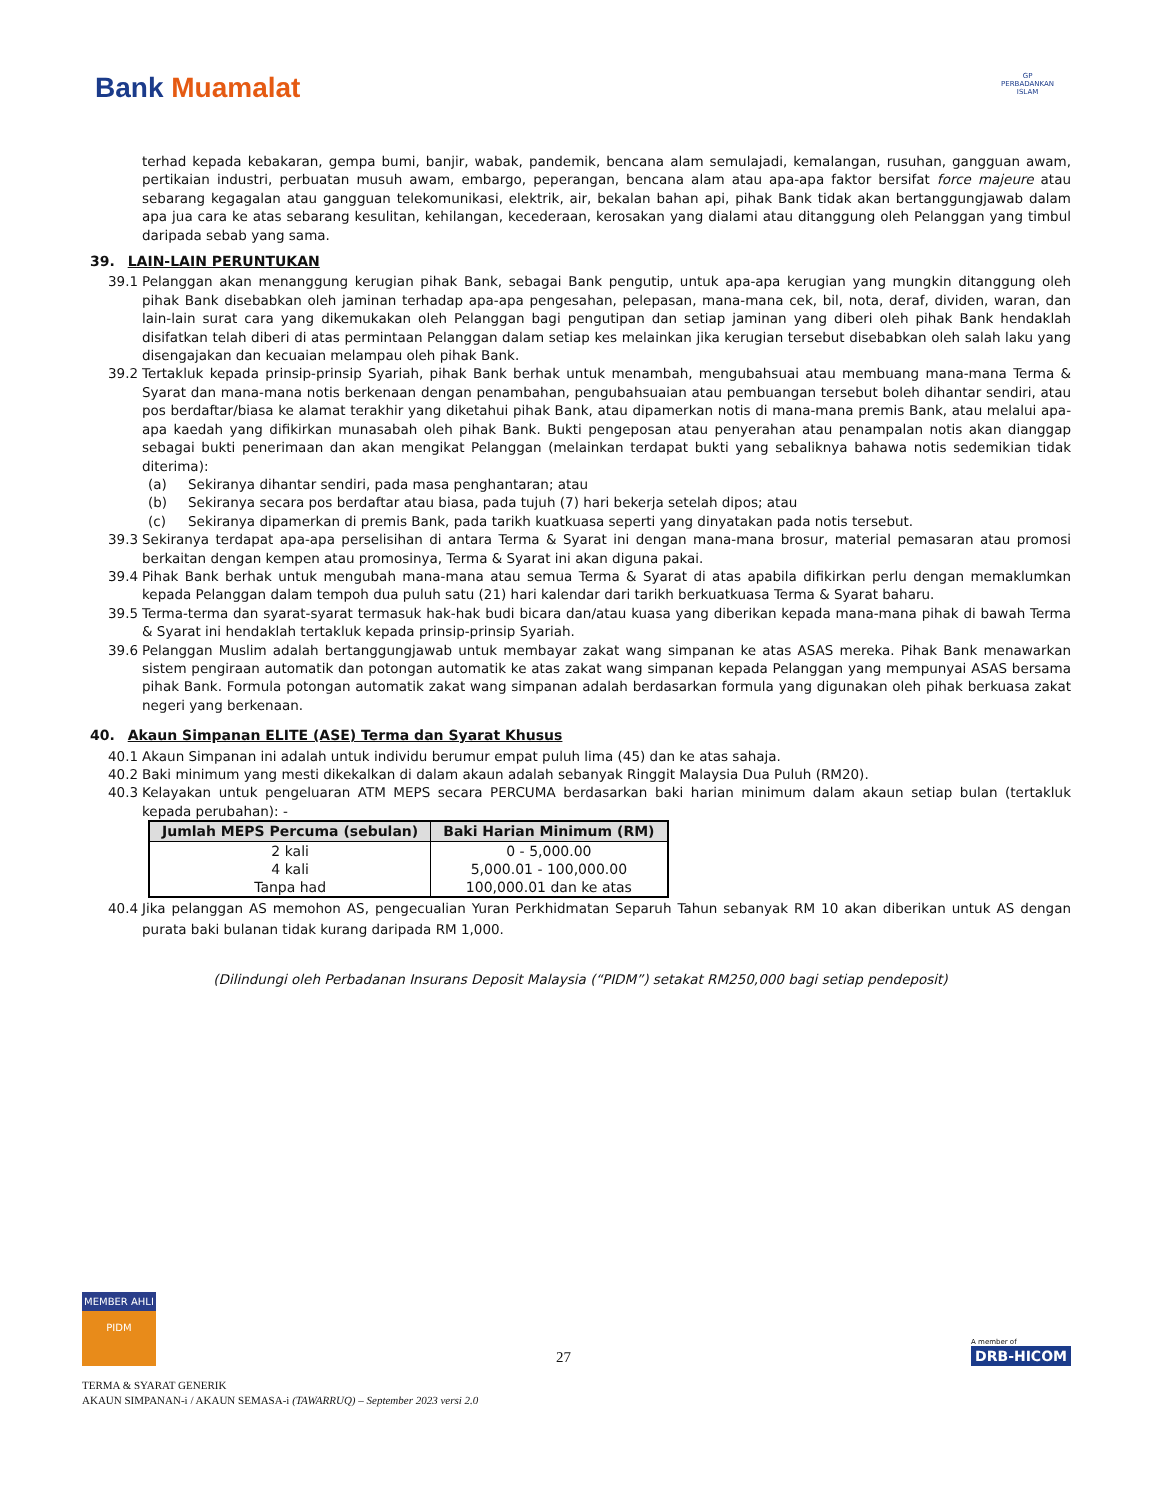Bank Muamalat
GP
PERBADANKAN
ISLAM
terhad kepada kebakaran, gempa bumi, banjir, wabak, pandemik, bencana alam semulajadi, kemalangan, rusuhan, gangguan awam, pertikaian industri, perbuatan musuh awam, embargo, peperangan, bencana alam atau apa-apa faktor bersifat force majeure atau sebarang kegagalan atau gangguan telekomunikasi, elektrik, air, bekalan bahan api, pihak Bank tidak akan bertanggungjawab dalam apa jua cara ke atas sebarang kesulitan, kehilangan, kecederaan, kerosakan yang dialami atau ditanggung oleh Pelanggan yang timbul daripada sebab yang sama.
39. LAIN-LAIN PERUNTUKAN
39.1 Pelanggan akan menanggung kerugian pihak Bank, sebagai Bank pengutip, untuk apa-apa kerugian yang mungkin ditanggung oleh pihak Bank disebabkan oleh jaminan terhadap apa-apa pengesahan, pelepasan, mana-mana cek, bil, nota, deraf, dividen, waran, dan lain-lain surat cara yang dikemukakan oleh Pelanggan bagi pengutipan dan setiap jaminan yang diberi oleh pihak Bank hendaklah disifatkan telah diberi di atas permintaan Pelanggan dalam setiap kes melainkan jika kerugian tersebut disebabkan oleh salah laku yang disengajakan dan kecuaian melampau oleh pihak Bank.
39.2 Tertakluk kepada prinsip-prinsip Syariah, pihak Bank berhak untuk menambah, mengubahsuai atau membuang mana-mana Terma & Syarat dan mana-mana notis berkenaan dengan penambahan, pengubahsuaian atau pembuangan tersebut boleh dihantar sendiri, atau pos berdaftar/biasa ke alamat terakhir yang diketahui pihak Bank, atau dipamerkan notis di mana-mana premis Bank, atau melalui apa-apa kaedah yang difikirkan munasabah oleh pihak Bank. Bukti pengeposan atau penyerahan atau penampalan notis akan dianggap sebagai bukti penerimaan dan akan mengikat Pelanggan (melainkan terdapat bukti yang sebaliknya bahawa notis sedemikian tidak diterima):
(a) Sekiranya dihantar sendiri, pada masa penghantaran; atau
(b) Sekiranya secara pos berdaftar atau biasa, pada tujuh (7) hari bekerja setelah dipos; atau
(c) Sekiranya dipamerkan di premis Bank, pada tarikh kuatkuasa seperti yang dinyatakan pada notis tersebut.
39.3 Sekiranya terdapat apa-apa perselisihan di antara Terma & Syarat ini dengan mana-mana brosur, material pemasaran atau promosi berkaitan dengan kempen atau promosinya, Terma & Syarat ini akan diguna pakai.
39.4 Pihak Bank berhak untuk mengubah mana-mana atau semua Terma & Syarat di atas apabila difikirkan perlu dengan memaklumkan kepada Pelanggan dalam tempoh dua puluh satu (21) hari kalendar dari tarikh berkuatkuasa Terma & Syarat baharu.
39.5 Terma-terma dan syarat-syarat termasuk hak-hak budi bicara dan/atau kuasa yang diberikan kepada mana-mana pihak di bawah Terma & Syarat ini hendaklah tertakluk kepada prinsip-prinsip Syariah.
39.6 Pelanggan Muslim adalah bertanggungjawab untuk membayar zakat wang simpanan ke atas ASAS mereka. Pihak Bank menawarkan sistem pengiraan automatik dan potongan automatik ke atas zakat wang simpanan kepada Pelanggan yang mempunyai ASAS bersama pihak Bank. Formula potongan automatik zakat wang simpanan adalah berdasarkan formula yang digunakan oleh pihak berkuasa zakat negeri yang berkenaan.
40. Akaun Simpanan ELITE (ASE) Terma dan Syarat Khusus
40.1 Akaun Simpanan ini adalah untuk individu berumur empat puluh lima (45) dan ke atas sahaja.
40.2 Baki minimum yang mesti dikekalkan di dalam akaun adalah sebanyak Ringgit Malaysia Dua Puluh (RM20).
40.3 Kelayakan untuk pengeluaran ATM MEPS secara PERCUMA berdasarkan baki harian minimum dalam akaun setiap bulan (tertakluk kepada perubahan): -
| Jumlah MEPS Percuma (sebulan) | Baki Harian Minimum (RM) |
| --- | --- |
| 2 kali | 0 - 5,000.00 |
| 4 kali | 5,000.01 - 100,000.00 |
| Tanpa had | 100,000.01 dan ke atas |
40.4 Jika pelanggan AS memohon AS, pengecualian Yuran Perkhidmatan Separuh Tahun sebanyak RM 10 akan diberikan untuk AS dengan purata baki bulanan tidak kurang daripada RM 1,000.
(Dilindungi oleh Perbadanan Insurans Deposit Malaysia (“PIDM”) setakat RM250,000 bagi setiap pendeposit)
MEMBER AHLI
PIDM
27
A member of
DRB-HICOM
TERMA & SYARAT GENERIK
AKAUN SIMPANAN-i / AKAUN SEMASA-i (TAWARRUQ) – September 2023 versi 2.0